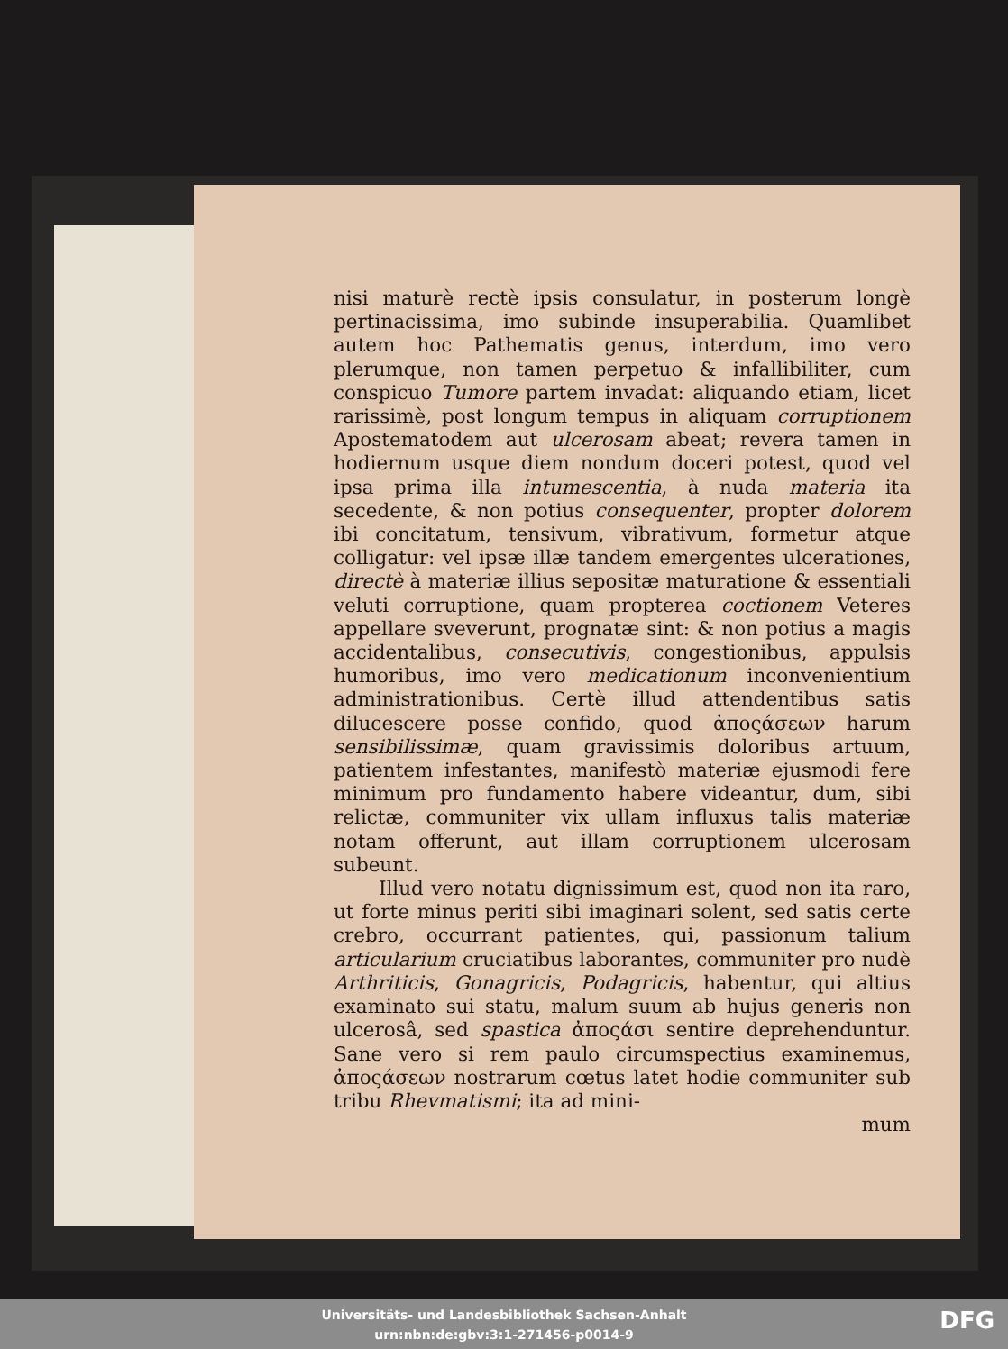nisi maturè rectè ipsis consulatur, in posterum longè pertinacissima, imo subinde insuperabilia. Quamlibet autem hoc Pathematis genus, interdum, imo vero plerumque, non tamen perpetuo & infallibiliter, cum conspicuo Tumore partem invadat: aliquando etiam, licet rarissimè, post longum tempus in aliquam corruptionem Apostematodem aut ulcerosam abeat; revera tamen in hodiernum usque diem nondum doceri potest, quod vel ipsa prima illa intumescentia, à nuda materia ita secedente, & non potius consequenter, propter dolorem ibi concitatum, tensivum, vibrativum, formetur atque colligatur: vel ipsæ illæ tandem emergentes ulcerationes, directè à materiæ illius sepositæ maturatione & essentiali veluti corruptione, quam propterea coctionem Veteres appellare sveverunt, prognatæ sint: & non potius a magis accidentalibus, consecutivis, congestionibus, appulsis humoribus, imo vero medicationum inconvenientium administrationibus. Certè illud attendentibus satis dilucescere posse confido, quod ἀποςάσεων harum sensibilissimæ, quam gravissimis doloribus artuum, patientem infestantes, manifestò materiæ ejusmodi fere minimum pro fundamento habere videantur, dum, sibi relictæ, communiter vix ullam influxus talis materiæ notam offerunt, aut illam corruptionem ulcerosam subeunt.
Illud vero notatu dignissimum est, quod non ita raro, ut forte minus periti sibi imaginari solent, sed satis certe crebro, occurrant patientes, qui, passionum talium articularium cruciatibus laborantes, communiter pro nudè Arthriticis, Gonagricis, Podagricis, habentur, qui altius examinato sui statu, malum suum ab hujus generis non ulcerosâ, sed spastica ἀποςάσι sentire deprehenduntur. Sane vero si rem paulo circumspectius examinemus, ἀποςάσεων nostrarum cœtus latet hodie communiter sub tribu Rhevmatismi; ita ad mini-
mum
Universitäts- und Landesbibliothek Sachsen-Anhalt
urn:nbn:de:gbv:3:1-271456-p0014-9
DFG